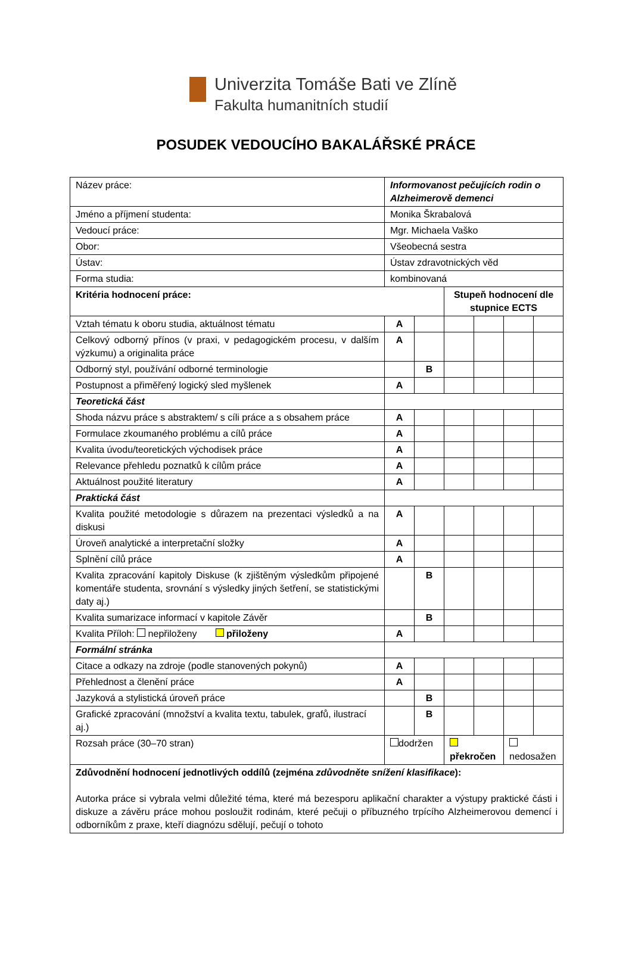Univerzita Tomáše Bati ve Zlíně
Fakulta humanitních studií
POSUDEK VEDOUCÍHO BAKALÁŘSKÉ PRÁCE
| Název práce: | Informovanost pečujících rodin o Alzheimerově demenci | | | | | |
| Jméno a příjmení studenta: | Monika Škrabalová | | | | | |
| Vedoucí práce: | Mgr. Michaela Vaško | | | | | |
| Obor: | Všeobecná sestra | | | | | |
| Ústav: | Ústav zdravotnických věd | | | | | |
| Forma studia: | kombinovaná | | | | | |
| Kritéria hodnocení práce: | | | Stupeň hodnocení dle stupnice ECTS | | | |
| Vztah tématu k oboru studia, aktuálnost tématu | A | | | | | |
| Celkový odborný přínos (v praxi, v pedagogickém procesu, v dalším výzkumu) a originalita práce | A | | | | | |
| Odborný styl, používání odborné terminologie | | B | | | | |
| Postupnost a přiměřený logický sled myšlenek | A | | | | | |
| Teoretická část | | | | | | |
| Shoda názvu práce s abstraktem/ s cíli práce a s obsahem práce | A | | | | | |
| Formulace zkoumaného problému a cílů práce | A | | | | | |
| Kvalita úvodu/teoretických východisek práce | A | | | | | |
| Relevance přehledu poznatků k cílům práce | A | | | | | |
| Aktuálnost použité literatury | A | | | | | |
| Praktická část | | | | | | |
| Kvalita použité metodologie s důrazem na prezentaci výsledků a na diskusi | A | | | | | |
| Úroveň analytické a interpretační složky | A | | | | | |
| Splnění cílů práce | A | | | | | |
| Kvalita zpracování kapitoly Diskuse (k zjištěným výsledkům připojené komentáře studenta, srovnání s výsledky jiných šetření, se statistickými daty aj.) | | B | | | | |
| Kvalita sumarizace informací v kapitole Závěr | | B | | | | |
| Kvalita Příloh: nepřiloženy přiloženy | A | | | | | |
| Formální stránka | | | | | | |
| Citace a odkazy na zdroje (podle stanovených pokynů) | A | | | | | |
| Přehlednost a členění práce | A | | | | | |
| Jazyková a stylistická úroveň práce | | B | | | | |
| Grafické zpracování (množství a kvalita textu, tabulek, grafů, ilustrací aj.) | | B | | | | |
| Rozsah práce (30–70 stran) | dodržen | | překročen | | nedosažen | |
| Zdůvodnění hodnocení jednotlivých oddílů (zejména zdůvodněte snížení klasifikace ): Autorka práce si vybrala velmi důležité téma, které má bezesporu aplikační charakter a výstupy praktické části i diskuze a závěru práce mohou posloužit rodinám, které pečuji o příbuzného trpícího Alzheimerovou demencí i odborníkům z praxe, kteří diagnózu sdělují, pečují o tohoto | | | | | | |